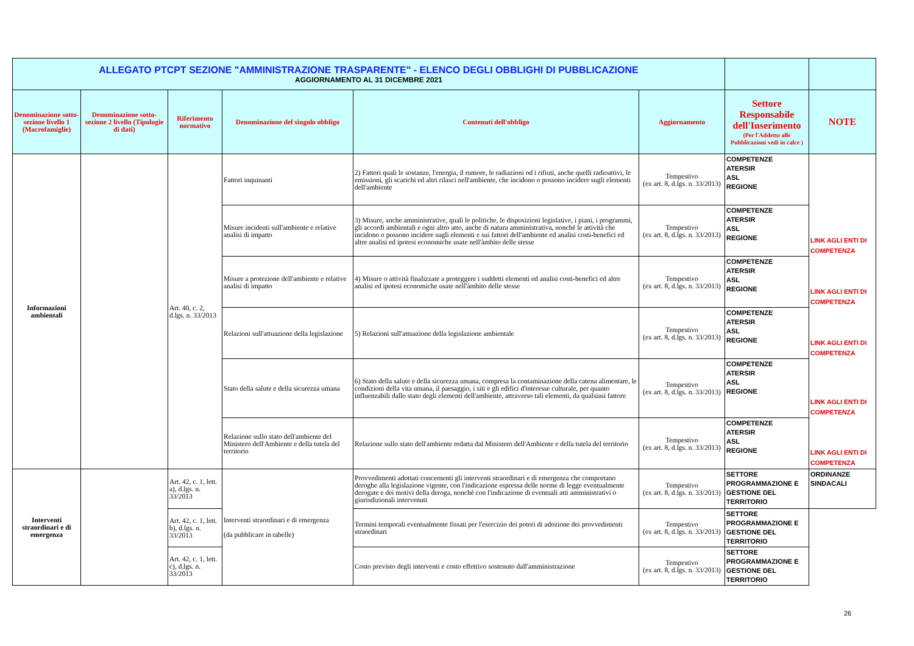| ALLEGATO PTCPT SEZIONE "AMMINISTRAZIONE TRASPARENTE" - ELENCO DEGLI OBBLIGHI DI PUBBLICAZIONE AGGIORNAMENTO AL 31 DICEMBRE 2021 | | | | | | | |
| Denominazione sotto-sezione livello 1 (Macrofamiglie) | Denominazione sotto-sezione 2 livello (Tipologie di dati) | Riferimento normativo | Denominazione del singolo obbligo | Contenuti dell'obbligo | Aggiornamento | Settore Responsabile dell'Inserimento (Per l'Addetto alle Pubblicazioni vedi in calce ) | NOTE |
| Informazioni ambientali | | Art. 40, c. 2, d.lgs. n. 33/2013 | Fattori inquinanti | 2) Fattori quali le sostanze, l'energia, il rumore, le radiazioni od i rifiuti, anche quelli radioattivi, le emissioni, gli scarichi ed altri rilasci nell'ambiente, che incidono o possono incidere sugli elementi dell'ambiente | Tempestivo (ex art. 8, d.lgs. n. 33/2013) | COMPETENZE ATERSIR ASL REGIONE | |
| | | | Misure incidenti sull'ambiente e relative analisi di impatto | 3) Misure, anche amministrative, quali le politiche, le disposizioni legislative, i piani, i programmi, gli accordi ambientali e ogni altro atto, anche di natura amministrativa, nonché le attività che incidono o possono incidere sugli elementi e sui fattori dell'ambiente ed analisi costi-benefici ed altre analisi ed ipotesi economiche usate nell'àmbito delle stesse | Tempestivo (ex art. 8, d.lgs. n. 33/2013) | COMPETENZE ATERSIR ASL REGIONE | LINK AGLI ENTI DI COMPETENZA |
| | | | Misure a protezione dell'ambiente e relative analisi di impatto | 4) Misure o attività finalizzate a proteggere i suddetti elementi ed analisi costi-benefici ed altre analisi ed ipotesi economiche usate nell'àmbito delle stesse | Tempestivo (ex art. 8, d.lgs. n. 33/2013) | COMPETENZE ATERSIR ASL REGIONE | LINK AGLI ENTI DI COMPETENZA |
| | | | Relazioni sull'attuazione della legislazione | 5) Relazioni sull'attuazione della legislazione ambientale | Tempestivo (ex art. 8, d.lgs. n. 33/2013) | COMPETENZE ATERSIR ASL REGIONE | LINK AGLI ENTI DI COMPETENZA |
| | | | Stato della salute e della sicurezza umana | 6) Stato della salute e della sicurezza umana, compresa la contaminazione della catena alimentare, le condizioni della vita umana, il paesaggio, i siti e gli edifici d'interesse culturale, per quanto influenzabili dallo stato degli elementi dell'ambiente, attraverso tali elementi, da qualsiasi fattore | Tempestivo (ex art. 8, d.lgs. n. 33/2013) | COMPETENZE ATERSIR ASL REGIONE | LINK AGLI ENTI DI COMPETENZA |
| | | | Relazione sullo stato dell'ambiente del Ministero dell'Ambiente e della tutela del territorio | Relazione sullo stato dell'ambiente redatta dal Ministero dell'Ambiente e della tutela del territorio | Tempestivo (ex art. 8, d.lgs. n. 33/2013) | COMPETENZE ATERSIR ASL REGIONE | LINK AGLI ENTI DI COMPETENZA |
| Interventi straordinari e di emergenza | | Art. 42, c. 1, lett. a), d.lgs. n. 33/2013 | Interventi straordinari e di emergenza (da pubblicare in tabelle) | Provvedimenti adottati concernenti gli interventi straordinari e di emergenza che comportano deroghe alla legislazione vigente, con l'indicazione espressa delle norme di legge eventualmente derogate e dei motivi della deroga, nonché con l'indicazione di eventuali atti amministrativi o giurisdizionali intervenuti | Tempestivo (ex art. 8, d.lgs. n. 33/2013) | SETTORE PROGRAMMAZIONE E GESTIONE DEL TERRITORIO | ORDINANZE SINDACALI |
| | | Art. 42, c. 1, lett. b), d.lgs. n. 33/2013 | | Termini temporali eventualmente fissati per l'esercizio dei poteri di adozione dei provvedimenti straordinari | Tempestivo (ex art. 8, d.lgs. n. 33/2013) | SETTORE PROGRAMMAZIONE E GESTIONE DEL TERRITORIO | |
| | | Art. 42, c. 1, lett. c), d.lgs. n. 33/2013 | | Costo previsto degli interventi e costo effettivo sostenuto dall'amministrazione | Tempestivo (ex art. 8, d.lgs. n. 33/2013) | SETTORE PROGRAMMAZIONE E GESTIONE DEL TERRITORIO | |
26